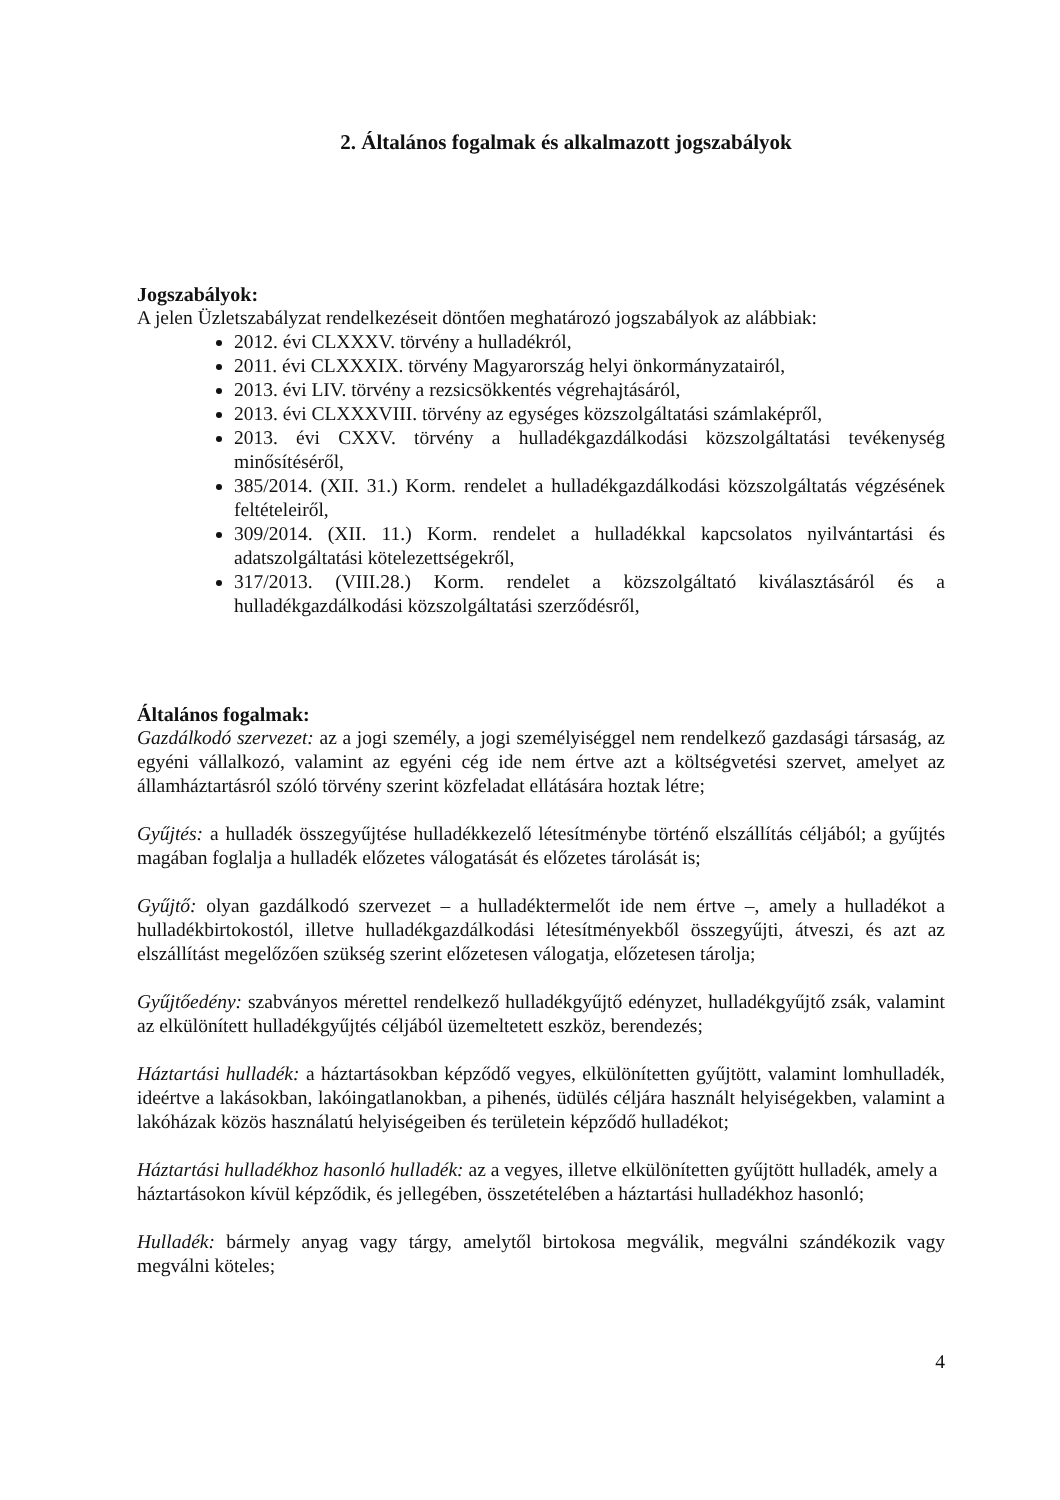2. Általános fogalmak és alkalmazott jogszabályok
Jogszabályok:
A jelen Üzletszabályzat rendelkezéseit döntően meghatározó jogszabályok az alábbiak:
2012. évi CLXXXV. törvény a hulladékról,
2011. évi CLXXXIX. törvény Magyarország helyi önkormányzatairól,
2013. évi LIV. törvény a rezsicsökkentés végrehajtásáról,
2013. évi CLXXXVIII. törvény az egységes közszolgáltatási számlaképről,
2013. évi CXXV. törvény a hulladékgazdálkodási közszolgáltatási tevékenység minősítéséről,
385/2014. (XII. 31.) Korm. rendelet a hulladékgazdálkodási közszolgáltatás végzésének feltételeiről,
309/2014. (XII. 11.) Korm. rendelet a hulladékkal kapcsolatos nyilvántartási és adatszolgáltatási kötelezettségekről,
317/2013. (VIII.28.) Korm. rendelet a közszolgáltató kiválasztásáról és a hulladékgazdálkodási közszolgáltatási szerződésről,
Általános fogalmak:
Gazdálkodó szervezet: az a jogi személy, a jogi személyiséggel nem rendelkező gazdasági társaság, az egyéni vállalkozó, valamint az egyéni cég ide nem értve azt a költségvetési szervet, amelyet az államháztartásról szóló törvény szerint közfeladat ellátására hoztak létre;
Gyűjtés: a hulladék összegyűjtése hulladékkezelő létesítménybe történő elszállítás céljából; a gyűjtés magában foglalja a hulladék előzetes válogatását és előzetes tárolását is;
Gyűjtő: olyan gazdálkodó szervezet – a hulladéktermelőt ide nem értve –, amely a hulladékot a hulladékbirtokostól, illetve hulladékgazdálkodási létesítményekből összegyűjti, átveszi, és azt az elszállítást megelőzően szükség szerint előzetesen válogatja, előzetesen tárolja;
Gyűjtőedény: szabványos mérettel rendelkező hulladékgyűjtő edényzet, hulladékgyűjtő zsák, valamint az elkülönített hulladékgyűjtés céljából üzemeltetett eszköz, berendezés;
Háztartási hulladék: a háztartásokban képződő vegyes, elkülönítetten gyűjtött, valamint lomhulladék, ideértve a lakásokban, lakóingatlanokban, a pihenés, üdülés céljára használt helyiségekben, valamint a lakóházak közös használatú helyiségeiben és területein képződő hulladékot;
Háztartási hulladékhoz hasonló hulladék: az a vegyes, illetve elkülönítetten gyűjtött hulladék, amely a háztartásokon kívül képződik, és jellegében, összetételében a háztartási hulladékhoz hasonló;
Hulladék: bármely anyag vagy tárgy, amelytől birtokosa megválik, megválni szándékozik vagy megválni köteles;
4